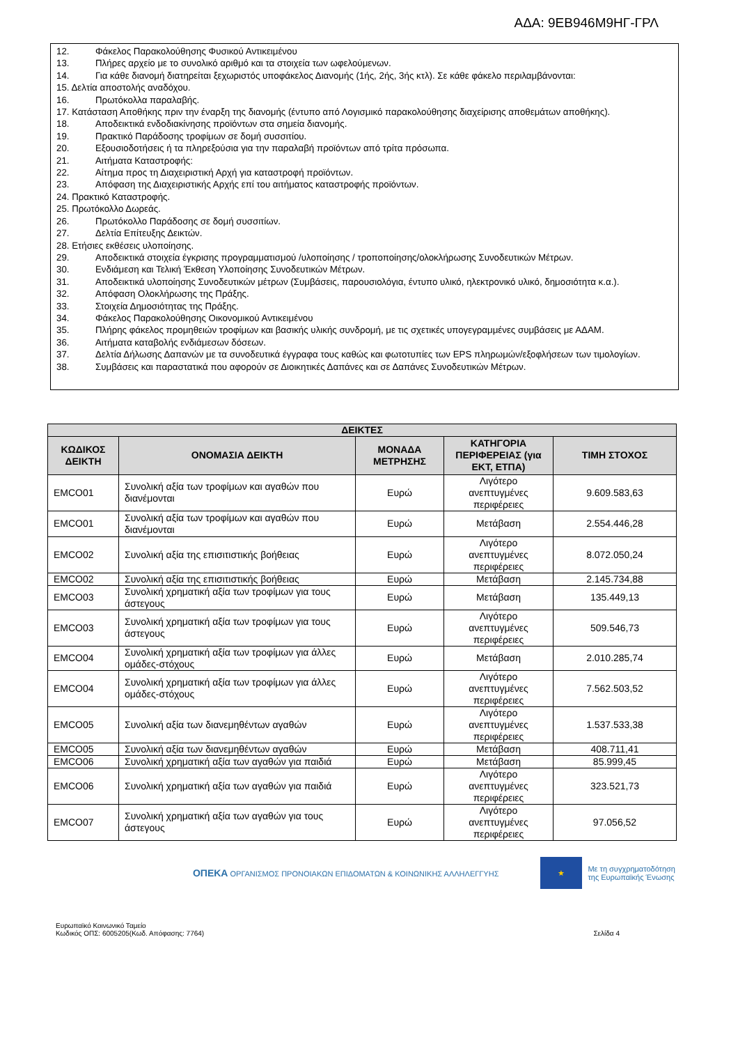ΑΔΑ: 9ΕΒ946Μ9ΗΓ-ΓΡΛ
12. Φάκελος Παρακολούθησης Φυσικού Αντικειμένου
13. Πλήρες αρχείο με το συνολικό αριθμό και τα στοιχεία των ωφελούμενων.
14. Για κάθε διανομή διατηρείται ξεχωριστός υποφάκελος Διανομής (1ής, 2ής, 3ής κτλ). Σε κάθε φάκελο περιλαμβάνονται:
15. Δελτία αποστολής αναδόχου.
16. Πρωτόκολλα παραλαβής.
17. Κατάσταση Αποθήκης πριν την έναρξη της διανομής (έντυπο από Λογισμικό παρακολούθησης διαχείρισης αποθεμάτων αποθήκης).
18. Αποδεικτικά ενδοδιακίνησης προϊόντων στα σημεία διανομής.
19. Πρακτικό Παράδοσης τροφίμων σε δομή συσσιτίου.
20. Εξουσιοδοτήσεις ή τα πληρεξούσια για την παραλαβή προϊόντων από τρίτα πρόσωπα.
21. Αιτήματα Καταστροφής:
22. Αίτημα προς τη Διαχειριστική Αρχή για καταστροφή προϊόντων.
23. Απόφαση της Διαχειριστικής Αρχής επί του αιτήματος καταστροφής προϊόντων.
24. Πρακτικό Καταστροφής.
25. Πρωτόκολλο Δωρεάς.
26. Πρωτόκολλο Παράδοσης σε δομή συσσιτίων.
27. Δελτία Επίτευξης Δεικτών.
28. Ετήσιες εκθέσεις υλοποίησης.
29. Αποδεικτικά στοιχεία έγκρισης προγραμματισμού /υλοποίησης / τροποποίησης/ολοκλήρωσης Συνοδευτικών Μέτρων.
30. Ενδιάμεση και Τελική Έκθεση Υλοποίησης Συνοδευτικών Μέτρων.
31. Αποδεικτικά υλοποίησης Συνοδευτικών μέτρων (Συμβάσεις, παρουσιολόγια, έντυπο υλικό, ηλεκτρονικό υλικό, δημοσιότητα κ.α.).
32. Απόφαση Ολοκλήρωσης της Πράξης.
33. Στοιχεία Δημοσιότητας της Πράξης.
34. Φάκελος Παρακολούθησης Οικονομικού Αντικειμένου
35. Πλήρης φάκελος προμηθειών τροφίμων και βασικής υλικής συνδρομή, με τις σχετικές υπογεγραμμένες συμβάσεις με ΑΔΑΜ.
36. Αιτήματα καταβολής ενδιάμεσων δόσεων.
37. Δελτία Δήλωσης Δαπανών με τα συνοδευτικά έγγραφα τους καθώς και φωτοτυπίες των EPS πληρωμών/εξοφλήσεων των τιμολογίων.
38. Συμβάσεις και παραστατικά που αφορούν σε Διοικητικές Δαπάνες και σε Δαπάνες Συνοδευτικών Μέτρων.
| ΔΕΙΚΤΕΣ | | | | |
| --- | --- | --- | --- | --- |
| ΚΩΔΙΚΟΣ ΔΕΙΚΤΗ | ΟΝΟΜΑΣΙΑ ΔΕΙΚΤΗ | ΜΟΝΑΔΑ ΜΕΤΡΗΣΗΣ | ΚΑΤΗΓΟΡΙΑ ΠΕΡΙΦΕΡΕΙΑΣ (για ΕΚΤ, ΕΤΠΑ) | ΤΙΜΗ ΣΤΟΧΟΣ |
| EMCO01 | Συνολική αξία των τροφίμων και αγαθών που διανέμονται | Ευρώ | Λιγότερο ανεπτυγμένες περιφέρειες | 9.609.583,63 |
| EMCO01 | Συνολική αξία των τροφίμων και αγαθών που διανέμονται | Ευρώ | Μετάβαση | 2.554.446,28 |
| EMCO02 | Συνολική αξία της επισιτιστικής βοήθειας | Ευρώ | Λιγότερο ανεπτυγμένες περιφέρειες | 8.072.050,24 |
| EMCO02 | Συνολική αξία της επισιτιστικής βοήθειας | Ευρώ | Μετάβαση | 2.145.734,88 |
| EMCO03 | Συνολική χρηματική αξία των τροφίμων για τους άστεγους | Ευρώ | Μετάβαση | 135.449,13 |
| EMCO03 | Συνολική χρηματική αξία των τροφίμων για τους άστεγους | Ευρώ | Λιγότερο ανεπτυγμένες περιφέρειες | 509.546,73 |
| EMCO04 | Συνολική χρηματική αξία των τροφίμων για άλλες ομάδες-στόχους | Ευρώ | Μετάβαση | 2.010.285,74 |
| EMCO04 | Συνολική χρηματική αξία των τροφίμων για άλλες ομάδες-στόχους | Ευρώ | Λιγότερο ανεπτυγμένες περιφέρειες | 7.562.503,52 |
| EMCO05 | Συνολική αξία των διανεμηθέντων αγαθών | Ευρώ | Λιγότερο ανεπτυγμένες περιφέρειες | 1.537.533,38 |
| EMCO05 | Συνολική αξία των διανεμηθέντων αγαθών | Ευρώ | Μετάβαση | 408.711,41 |
| EMCO06 | Συνολική χρηματική αξία των αγαθών για παιδιά | Ευρώ | Μετάβαση | 85.999,45 |
| EMCO06 | Συνολική χρηματική αξία των αγαθών για παιδιά | Ευρώ | Λιγότερο ανεπτυγμένες περιφέρειες | 323.521,73 |
| EMCO07 | Συνολική χρηματική αξία των αγαθών για τους άστεγους | Ευρώ | Λιγότερο ανεπτυγμένες περιφέρειες | 97.056,52 |
ΟΠΕΚΑ ΟΡΓΑΝΙΣΜΟΣ ΠΡΟΝΟΙΑΚΩΝ ΕΠΙΔΟΜΑΤΩΝ & ΚΟΙΝΩΝΙΚΗΣ ΑΛΛΗΛΕΓΓΥΗΣ
★
Με τη συγχρηματοδότηση
της Ευρωπαϊκής Ένωσης
Ευρωπαϊκό Κοινωνικό Ταμείο
Κωδικός ΟΠΣ: 6005205(Κωδ. Απόφασης: 7764)
Σελίδα 4